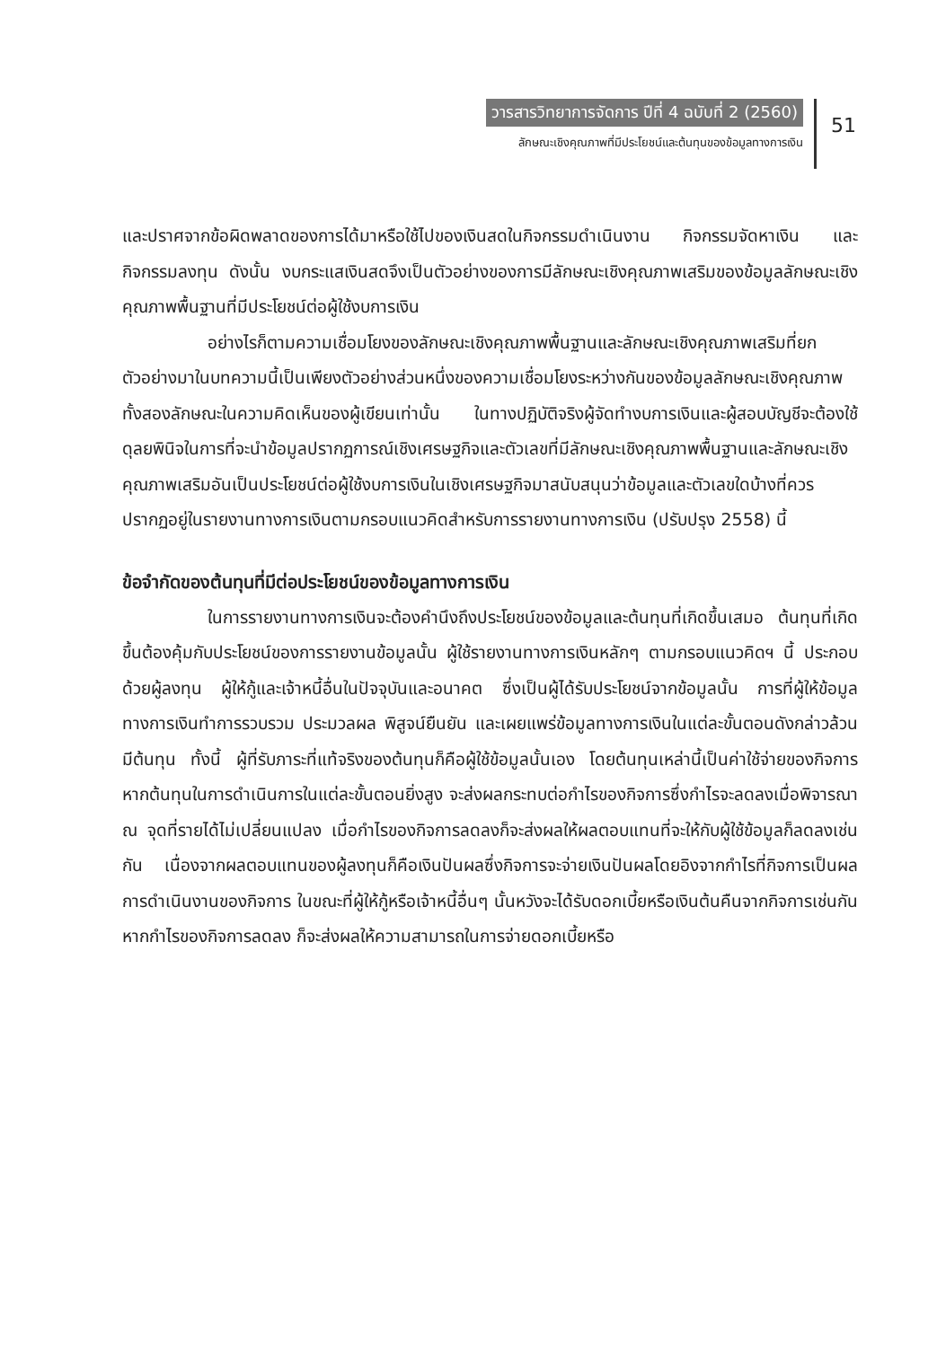วารสารวิทยาการจัดการ ปีที่ 4 ฉบับที่ 2 (2560)
ลักษณะเชิงคุณภาพที่มีประโยชน์และต้นทุนของข้อมูลทางการเงิน
51
และปราศจากข้อผิดพลาดของการได้มาหรือใช้ไปของเงินสดในกิจกรรมดำเนินงาน กิจกรรมจัดหาเงิน และกิจกรรมลงทุน ดังนั้น งบกระแสเงินสดจึงเป็นตัวอย่างของการมีลักษณะเชิงคุณภาพเสริมของข้อมูลลักษณะเชิงคุณภาพพื้นฐานที่มีประโยชน์ต่อผู้ใช้งบการเงิน
อย่างไรก็ตามความเชื่อมโยงของลักษณะเชิงคุณภาพพื้นฐานและลักษณะเชิงคุณภาพเสริมที่ยกตัวอย่างมาในบทความนี้เป็นเพียงตัวอย่างส่วนหนึ่งของความเชื่อมโยงระหว่างกันของข้อมูลลักษณะเชิงคุณภาพทั้งสองลักษณะในความคิดเห็นของผู้เขียนเท่านั้น ในทางปฏิบัติจริงผู้จัดทำงบการเงินและผู้สอบบัญชีจะต้องใช้ดุลยพินิจในการที่จะนำข้อมูลปรากฏการณ์เชิงเศรษฐกิจและตัวเลขที่มีลักษณะเชิงคุณภาพพื้นฐานและลักษณะเชิงคุณภาพเสริมอันเป็นประโยชน์ต่อผู้ใช้งบการเงินในเชิงเศรษฐกิจมาสนับสนุนว่าข้อมูลและตัวเลขใดบ้างที่ควรปรากฏอยู่ในรายงานทางการเงินตามกรอบแนวคิดสำหรับการรายงานทางการเงิน (ปรับปรุง 2558) นี้
ข้อจำกัดของต้นทุนที่มีต่อประโยชน์ของข้อมูลทางการเงิน
ในการรายงานทางการเงินจะต้องคำนึงถึงประโยชน์ของข้อมูลและต้นทุนที่เกิดขึ้นเสมอ ต้นทุนที่เกิดขึ้นต้องคุ้มกับประโยชน์ของการรายงานข้อมูลนั้น ผู้ใช้รายงานทางการเงินหลักๆ ตามกรอบแนวคิดฯ นี้ ประกอบด้วยผู้ลงทุน ผู้ให้กู้และเจ้าหนี้อื่นในปัจจุบันและอนาคต ซึ่งเป็นผู้ได้รับประโยชน์จากข้อมูลนั้น การที่ผู้ให้ข้อมูลทางการเงินทำการรวบรวม ประมวลผล พิสูจน์ยืนยัน และเผยแพร่ข้อมูลทางการเงินในแต่ละขั้นตอนดังกล่าวล้วนมีต้นทุน ทั้งนี้ ผู้ที่รับภาระที่แท้จริงของต้นทุนก็คือผู้ใช้ข้อมูลนั้นเอง โดยต้นทุนเหล่านี้เป็นค่าใช้จ่ายของกิจการ หากต้นทุนในการดำเนินการในแต่ละขั้นตอนยิ่งสูง จะส่งผลกระทบต่อกำไรของกิจการซึ่งกำไรจะลดลงเมื่อพิจารณา ณ จุดที่รายได้ไม่เปลี่ยนแปลง เมื่อกำไรของกิจการลดลงก็จะส่งผลให้ผลตอบแทนที่จะให้กับผู้ใช้ข้อมูลก็ลดลงเช่นกัน เนื่องจากผลตอบแทนของผู้ลงทุนก็คือเงินปันผลซึ่งกิจการจะจ่ายเงินปันผลโดยอิงจากกำไรที่กิจการเป็นผลการดำเนินงานของกิจการ ในขณะที่ผู้ให้กู้หรือเจ้าหนี้อื่นๆ นั้นหวังจะได้รับดอกเบี้ยหรือเงินต้นคืนจากกิจการเช่นกัน หากกำไรของกิจการลดลง ก็จะส่งผลให้ความสามารถในการจ่ายดอกเบี้ยหรือ